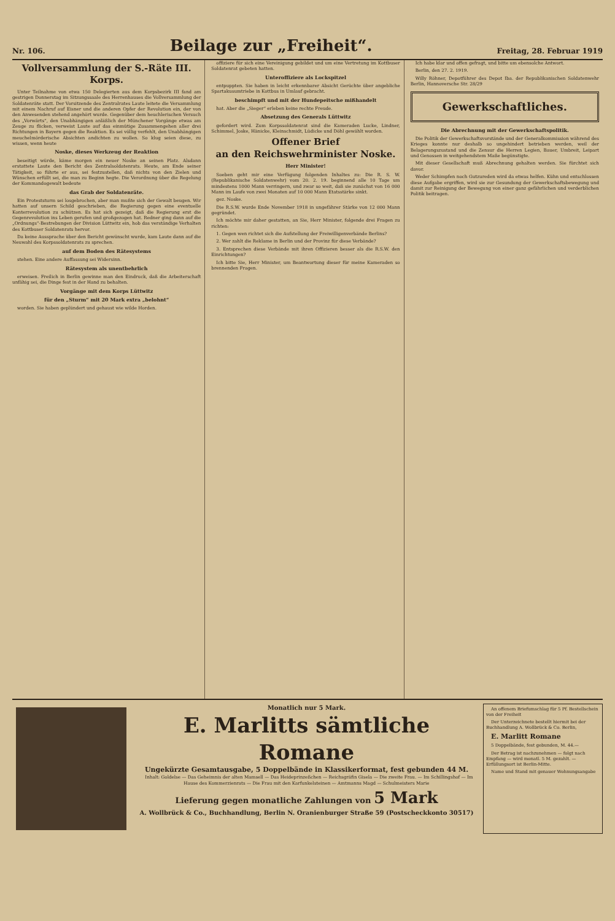Nr. 106. Beilage zur „Freiheit“. Freitag, 28. Februar 1919
Vollversammlung der S.-Räte III. Korps.
Unter Teilnahme von etwa 150 Delegierten aus dem Korpsbezirk III fand am gestrigen Donnerstag im Sitzungssaale des Herrenhauses die Vollversammlung der Soldatenräte statt. Der Vorsitzende des Zentralrates Laute leitete die Versammlung mit einem Nachruf auf Eisner und die anderen Opfer der Revolution ein, der von den Anwesenden stehend angehört wurde. Gegenüber dem heuchlerischen Versuch des „Vorwärts“, den Unabhängigen anläßlich der Münchener Vorgänge etwas am Zeuge zu flicken, verweist Laute auf das einmütige Zusammengehen aller drei Richtungen in Bayern gegen die Reaktion. Es sei völlig verfehlt, den Unabhängigen meuchelmörderische Absichten andichten zu wollen. So klug seien diese, zu wissen, wenn heute
Noske, dieses Werkzeug der Reaktion
beseitigt würde, käme morgen ein neuer Noske an seinen Platz. Alsdann erstattete Laute den Bericht des Zentralsoldatenrats. Heute, am Ende seiner Tätigkeit, so führte er aus, sei festzustellen, daß nichts von den Zielen und Wünschen erfüllt sei, die man zu Beginn hegte. Die Verordnung über die Regelung der Kommandogewalt bedeute
das Grab der Soldatenräte.
Ein Proteststurm sei losgebrochen, aber man mußte sich der Gewalt beugen. Wir hatten auf unsern Schild geschrieben, die Regierung gegen eine eventuelle Konterrevolution zu schützen. Es hat sich gezeigt, daß die Regierung erst die Gegenrevolution ins Leben gerufen und großgezogen hat. Redner ging dann auf die „Ordnungs“-Bestrebungen der Division Lüttwitz ein, hob das verständige Verhalten des Kottbuser Soldatenrats hervor.
Da keine Aussprache über den Bericht gewünscht wurde, kam Laute dann auf die Neuwahl des Korpssoldatenrats zu sprechen.
auf dem Boden des Rätesystems
stehen. Eine andere Auffassung sei Widersinn.
Rätesystem als unentbehrlich
erweisen. Freilich in Berlin gewinne man den Eindruck, daß die Arbeiterschaft unfähig sei, die Dinge fest in der Hand zu behalten.
Vorgänge mit dem Korps Lüttwitz
für den „Sturm“ mit 20 Mark extra „belohnt“
worden. Sie haben geplündert und gehaust wie wilde Horden.
offiziere für sich eine Vereinigung gebildet und um eine Vertretung im Kottbuser Soldatenrat gebeten hatten.
Unteroffiziere als Lockspitzel
entpuppten. Sie haben in leicht erkennbarer Absicht Gerüchte über angebliche Spartakusumtriebe in Kottbus in Umlauf gebracht.
beschimpft und mit der Hundepeitsche mißhandelt
hat. Aber die „Sieger“ erleben keine rechte Freude.
Absetzung des Generals Lüttwitz
gefordert wird. Zum Korpssoldatenrat sind die Kameraden Lucke, Lindner, Schimmel, Joske, Hänicke, Kleinschmidt, Lüdicke und Döhl gewählt worden.
Offener Brief
an den Reichswehrminister Noske.
Herr Minister!
Soeben geht mir eine Verfügung folgenden Inhaltes zu: Die R. S. W. (Republikanische Soldatenwehr) vom 20. 2. 19. beginnend alle 10 Tage um mindestens 1000 Mann verringern, und zwar so weit, daß sie zunächst von 16 000 Mann im Laufe von zwei Monaten auf 10 000 Mann Etatsstärke sinkt.
gez. Noske.
Die R.S.W. wurde Ende November 1918 in ungefährer Stärke von 12 000 Mann gegründet.
Ich möchte mir daher gestatten, an Sie, Herr Minister, folgende drei Fragen zu richten:
1. Gegen wen richtet sich die Aufstellung der Freiwilligenverbände Berlins?
2. Wer zahlt die Reklame in Berlin und der Provinz für diese Verbände?
3. Entsprechen diese Verbände mit ihren Offizieren besser als die R.S.W. den Einrichtungen?
Ich bitte Sie, Herr Minister, um Beantwortung dieser für meine Kameraden so brennenden Fragen.
Ich habe klar und offen gefragt, und bitte um ebensolche Antwort.
Berlin, den 27. 2. 1919.
Willy Röhner, Depotführer des Depot Iba. der Republikanischen Soldatenwehr Berlin, Hannoversche Str. 28/29
Gewerkschaftliches.
Die Abrechnung mit der Gewerkschaftspolitik.
Die Politik der Gewerkschaftsvorstände und der Generalkommission während des Krieges konnte nur deshalb so ungehindert betrieben werden, weil der Belagerungszustand und die Zensur die Herren Legien, Bauer, Umbreit, Leipart und Genossen in weitgehendstem Maße begünstigte.
Mit dieser Gesellschaft muß Abrechnung gehalten werden. Sie fürchtet sich davor.
Weder Schimpfen noch Gutzureden wird da etwas helfen. Kühn und entschlossen diese Aufgabe ergriffen, wird sie zur Gesundung der Gewerkschaftsbewegung und damit zur Reinigung der Bewegung von einer ganz gefährlichen und verderblichen Politik beitragen.
Monatlich nur 5 Mark.
E. Marlitts sämtliche Romane
Ungekürzte Gesamtausgabe, 5 Doppelbände in Klassikerformat, fest gebunden 44 M.
Inhalt: Goldelse — Das Geheimnis der alten Mamsell — Das Heideprinzeßchen — Reichsgräfin Gisela — Die zweite Frau. — Im Schillingshof — Im Hause des Kommerzienrats — Die Frau mit den Karfunkelsteinen — Amtmanns Magd — Schulmeisters Marie
Lieferung gegen monatliche Zahlungen von 5 Mark
A. Wollbrück & Co., Buchhandlung, Berlin N. Oranienburger Straße 59 (Postscheckkonto 30517)
An offenem Briefumschlag für 5 Pf. Bestellschein von der Freiheit
Der Unterzeichnete bestellt hiermit bei der Buchhandlung A. Wollbrück & Co. Berlin,
E. Marlitt Romane
5 Doppelbände, fest gebunden, M. 44.—
Der Betrag ist nachzunehmen — folgt nach Empfang — wird monatl. 5 M. gezahlt. — Erfüllungsort ist Berlin-Mitte.
Name und Stand mit genauer Wohnungsangabe